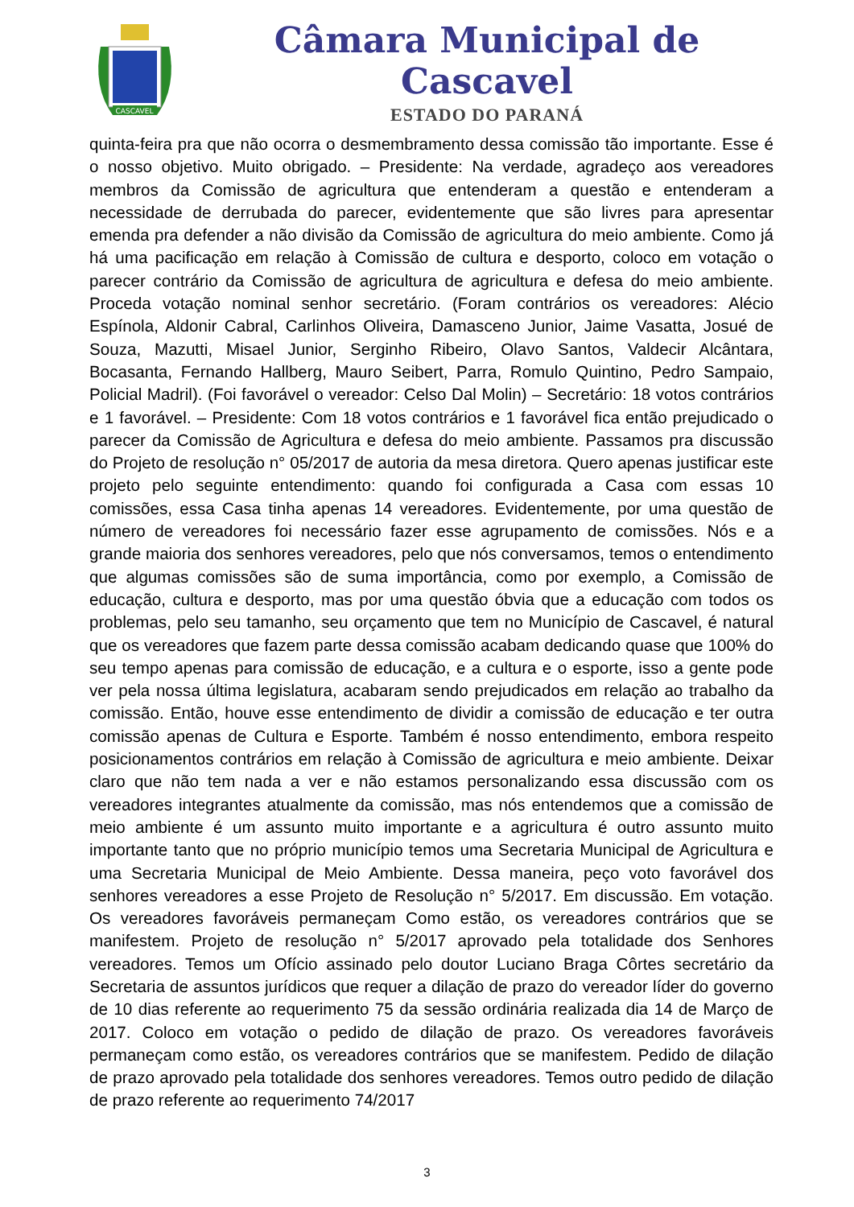CASCAVEL
Câmara Municipal de Cascavel
ESTADO DO PARANÁ
quinta-feira pra que não ocorra o desmembramento dessa comissão tão importante. Esse é o nosso objetivo. Muito obrigado. – Presidente: Na verdade, agradeço aos vereadores membros da Comissão de agricultura que entenderam a questão e entenderam a necessidade de derrubada do parecer, evidentemente que são livres para apresentar emenda pra defender a não divisão da Comissão de agricultura do meio ambiente. Como já há uma pacificação em relação à Comissão de cultura e desporto, coloco em votação o parecer contrário da Comissão de agricultura de agricultura e defesa do meio ambiente. Proceda votação nominal senhor secretário. (Foram contrários os vereadores: Alécio Espínola, Aldonir Cabral, Carlinhos Oliveira, Damasceno Junior, Jaime Vasatta, Josué de Souza, Mazutti, Misael Junior, Serginho Ribeiro, Olavo Santos, Valdecir Alcântara, Bocasanta, Fernando Hallberg, Mauro Seibert, Parra, Romulo Quintino, Pedro Sampaio, Policial Madril). (Foi favorável o vereador: Celso Dal Molin) – Secretário: 18 votos contrários e 1 favorável. – Presidente: Com 18 votos contrários e 1 favorável fica então prejudicado o parecer da Comissão de Agricultura e defesa do meio ambiente. Passamos pra discussão do Projeto de resolução n° 05/2017 de autoria da mesa diretora. Quero apenas justificar este projeto pelo seguinte entendimento: quando foi configurada a Casa com essas 10 comissões, essa Casa tinha apenas 14 vereadores. Evidentemente, por uma questão de número de vereadores foi necessário fazer esse agrupamento de comissões. Nós e a grande maioria dos senhores vereadores, pelo que nós conversamos, temos o entendimento que algumas comissões são de suma importância, como por exemplo, a Comissão de educação, cultura e desporto, mas por uma questão óbvia que a educação com todos os problemas, pelo seu tamanho, seu orçamento que tem no Município de Cascavel, é natural que os vereadores que fazem parte dessa comissão acabam dedicando quase que 100% do seu tempo apenas para comissão de educação, e a cultura e o esporte, isso a gente pode ver pela nossa última legislatura, acabaram sendo prejudicados em relação ao trabalho da comissão. Então, houve esse entendimento de dividir a comissão de educação e ter outra comissão apenas de Cultura e Esporte. Também é nosso entendimento, embora respeito posicionamentos contrários em relação à Comissão de agricultura e meio ambiente. Deixar claro que não tem nada a ver e não estamos personalizando essa discussão com os vereadores integrantes atualmente da comissão, mas nós entendemos que a comissão de meio ambiente é um assunto muito importante e a agricultura é outro assunto muito importante tanto que no próprio município temos uma Secretaria Municipal de Agricultura e uma Secretaria Municipal de Meio Ambiente. Dessa maneira, peço voto favorável dos senhores vereadores a esse Projeto de Resolução n° 5/2017. Em discussão. Em votação. Os vereadores favoráveis permaneçam Como estão, os vereadores contrários que se manifestem. Projeto de resolução n° 5/2017 aprovado pela totalidade dos Senhores vereadores. Temos um Ofício assinado pelo doutor Luciano Braga Côrtes secretário da Secretaria de assuntos jurídicos que requer a dilação de prazo do vereador líder do governo de 10 dias referente ao requerimento 75 da sessão ordinária realizada dia 14 de Março de 2017. Coloco em votação o pedido de dilação de prazo. Os vereadores favoráveis permaneçam como estão, os vereadores contrários que se manifestem. Pedido de dilação de prazo aprovado pela totalidade dos senhores vereadores. Temos outro pedido de dilação de prazo referente ao requerimento 74/2017
3